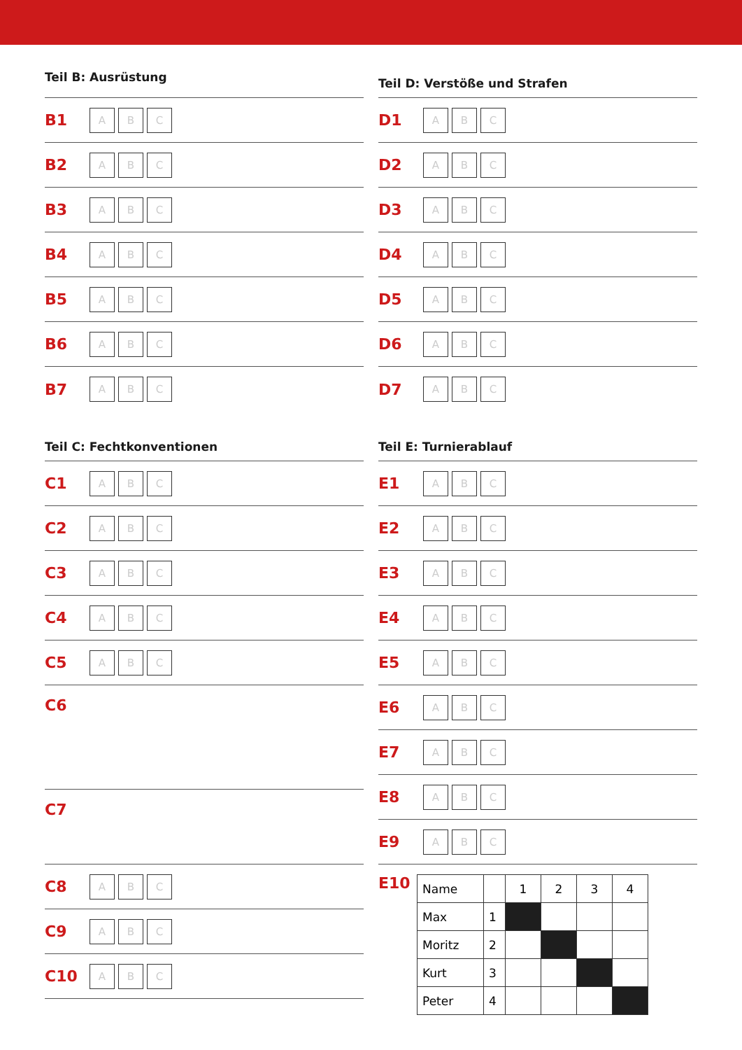Teil B: Ausrüstung
B1 A B C
B2 A B C
B3 A B C
B4 A B C
B5 A B C
B6 A B C
B7 A B C
Teil C: Fechtkonventionen
C1 A B C
C2 A B C
C3 A B C
C4 A B C
C5 A B C
C6
C7
C8 A B C
C9 A B C
C10 A B C
Teil D: Verstöße und Strafen
D1 A B C
D2 A B C
D3 A B C
D4 A B C
D5 A B C
D6 A B C
D7 A B C
Teil E: Turnierablauf
E1 A B C
E2 A B C
E3 A B C
E4 A B C
E5 A B C
E6 A B C
E7 A B C
E8 A B C
E9 A B C
E10
| Name | | 1 | 2 | 3 | 4 |
| Max | 1 | | | | |
| Moritz | 2 | | | | |
| Kurt | 3 | | | | |
| Peter | 4 | | | | |